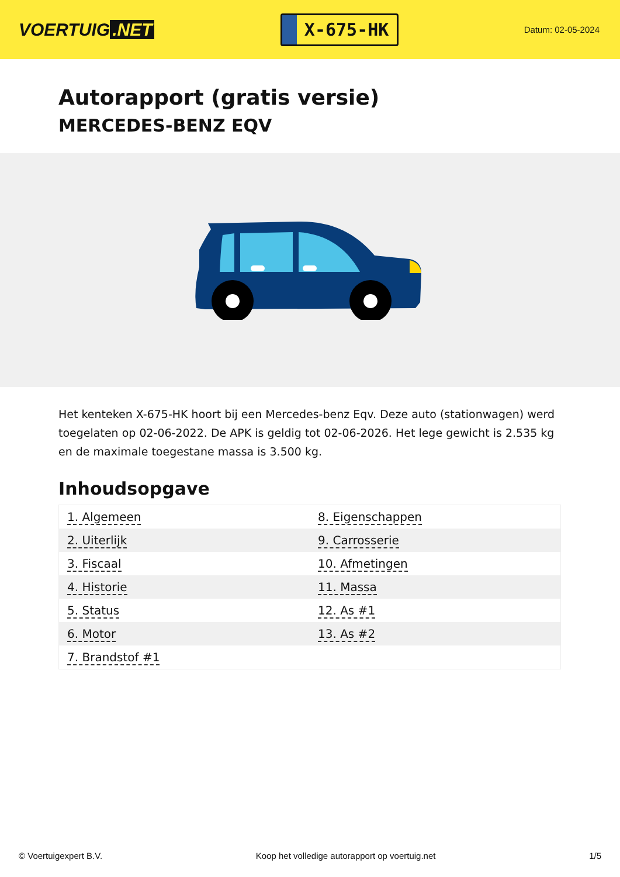VOERTUIG.NET
X-675-HK
Datum: 02-05-2024
Autorapport (gratis versie)
MERCEDES-BENZ EQV
Het kenteken X-675-HK hoort bij een Mercedes-benz Eqv. Deze auto (stationwagen) werd toegelaten op 02-06-2022. De APK is geldig tot 02-06-2026. Het lege gewicht is 2.535 kg en de maximale toegestane massa is 3.500 kg.
Inhoudsopgave
| 1. Algemeen | 8. Eigenschappen |
| 2. Uiterlijk | 9. Carrosserie |
| 3. Fiscaal | 10. Afmetingen |
| 4. Historie | 11. Massa |
| 5. Status | 12. As #1 |
| 6. Motor | 13. As #2 |
| 7. Brandstof #1 | |
© Voertuigexpert B.V. Koop het volledige autorapport op voertuig.net 1/5